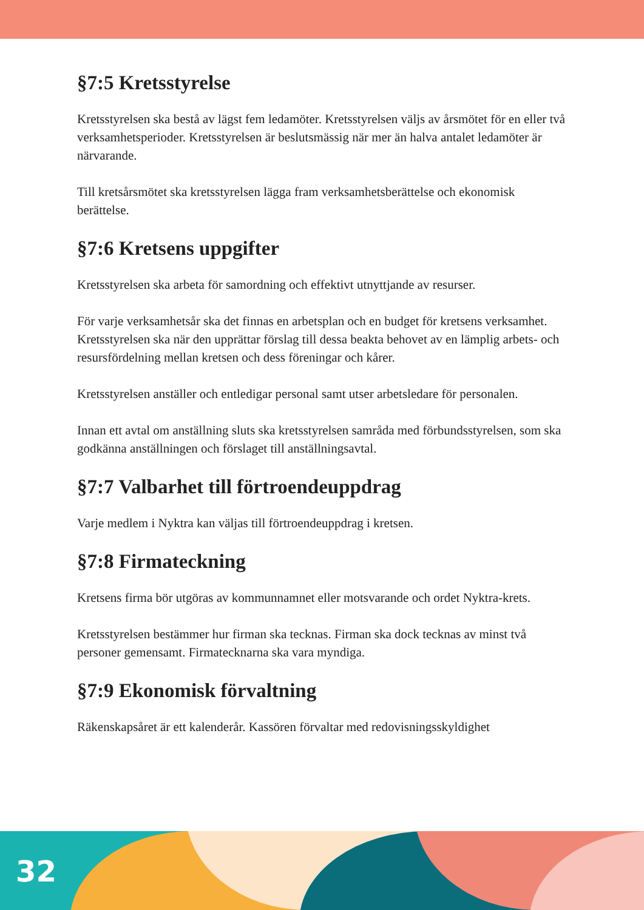§7:5 Kretsstyrelse
Kretsstyrelsen ska bestå av lägst fem ledamöter. Kretsstyrelsen väljs av årsmötet för en eller två verksamhetsperioder. Kretsstyrelsen är beslutsmässig när mer än halva antalet ledamöter är närvarande.
Till kretsårsmötet ska kretsstyrelsen lägga fram verksamhetsberättelse och ekonomisk berättelse.
§7:6 Kretsens uppgifter
Kretsstyrelsen ska arbeta för samordning och effektivt utnyttjande av resurser.
För varje verksamhetsår ska det finnas en arbetsplan och en budget för kretsens verksamhet. Kretsstyrelsen ska när den upprättar förslag till dessa beakta behovet av en lämplig arbets- och resursfördelning mellan kretsen och dess föreningar och kårer.
Kretsstyrelsen anställer och entledigar personal samt utser arbetsledare för personalen.
Innan ett avtal om anställning sluts ska kretsstyrelsen samråda med förbundsstyrelsen, som ska godkänna anställningen och förslaget till anställningsavtal.
§7:7 Valbarhet till förtroendeuppdrag
Varje medlem i Nyktra kan väljas till förtroendeuppdrag i kretsen.
§7:8 Firmateckning
Kretsens firma bör utgöras av kommunnamnet eller motsvarande och ordet Nyktra-krets.
Kretsstyrelsen bestämmer hur firman ska tecknas. Firman ska dock tecknas av minst två personer gemensamt. Firmatecknarna ska vara myndiga.
§7:9 Ekonomisk förvaltning
Räkenskapsåret är ett kalenderår. Kassören förvaltar med redovisningsskyldighet
32